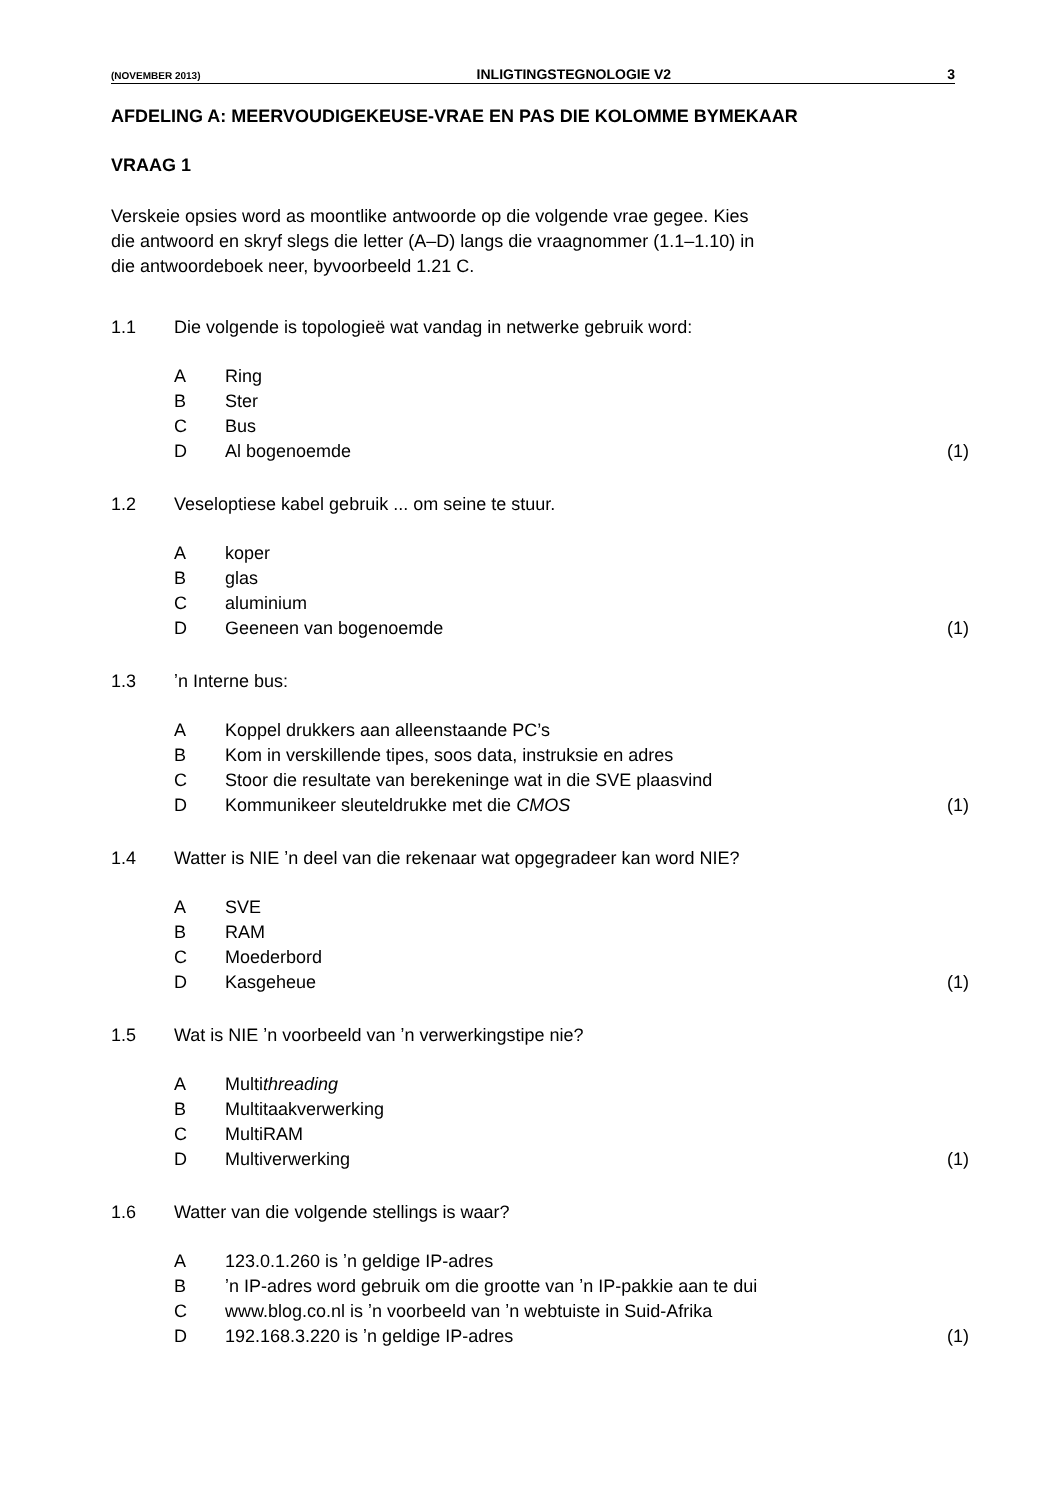(NOVEMBER 2013) INLIGTINGSTEGNOLOGIE V2 3
AFDELING A: MEERVOUDIGEKEUSE-VRAE EN PAS DIE KOLOMME BYMEKAAR
VRAAG 1
Verskeie opsies word as moontlike antwoorde op die volgende vrae gegee. Kies
die antwoord en skryf slegs die letter (A–D) langs die vraagnommer (1.1–1.10) in
die antwoordeboek neer, byvoorbeeld 1.21 C.
1.1 Die volgende is topologieë wat vandag in netwerke gebruik word:
A Ring
B Ster
C Bus
D Al bogenoemde (1)
1.2 Veseloptiese kabel gebruik ... om seine te stuur.
Akoper
Bglas
Caluminium
D Geeneen van bogenoemde (1)
1.3 ʼn Interne bus:
A Koppel drukkers aan alleenstaande PC’s
B Kom in verskillende tipes, soos data, instruksie en adres
C Stoor die resultate van berekeninge wat in die SVE plaasvind
D Kommunikeer sleuteldrukke met die CMOS (1)
1.4 Watter is NIE ʼn deel van die rekenaar wat opgegradeer kan word NIE?
A SVE
B RAM
C Moederbord
D Kasgeheue (1)
1.5 Wat is NIE ʼn voorbeeld van ʼn verwerkingstipe nie?
A Multithreading
B Multitaakverwerking
C MultiRAM
D Multiverwerking (1)
1.6 Watter van die volgende stellings is waar?
A 123.0.1.260 is ʼn geldige IP-adres
Bʼn IP-adres word gebruik om die grootte van ʼn IP-pakkie aan te dui
Cwww.blog.co.nl is ʼn voorbeeld van ʼn webtuiste in Suid-Afrika
D 192.168.3.220 is ʼn geldige IP-adres (1)